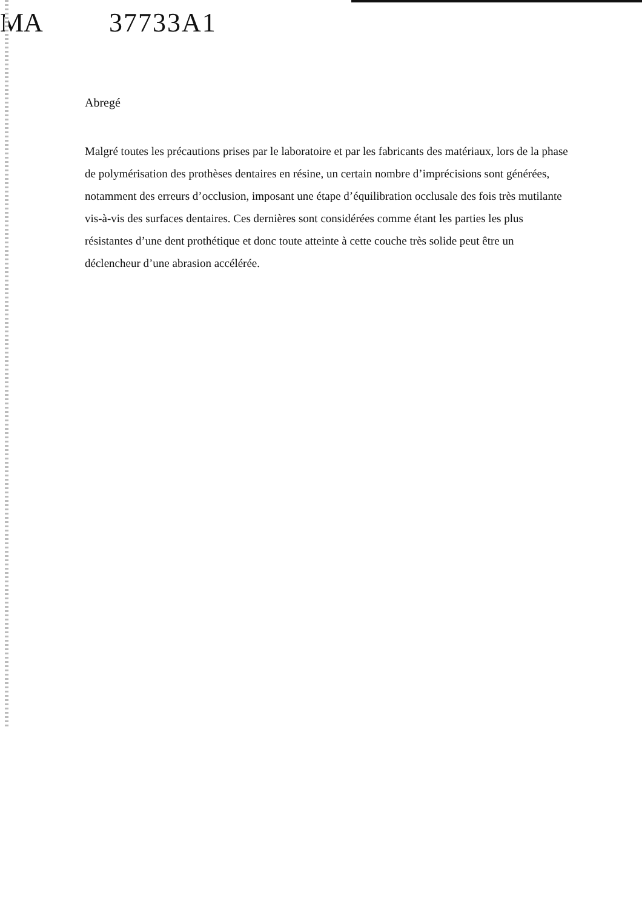MA 37733A1
Abregé
Malgré toutes les précautions prises par le laboratoire et par les fabricants des matériaux, lors de la phase de polymérisation des prothèses dentaires en résine, un certain nombre d’imprécisions sont générées, notamment des erreurs d’occlusion, imposant une étape d’équilibration occlusale des fois très mutilante vis-à-vis des surfaces dentaires. Ces dernières sont considérées comme étant les parties les plus résistantes d’une dent prothétique et donc toute atteinte à cette couche très solide peut être un déclencheur d’une abrasion accélérée.